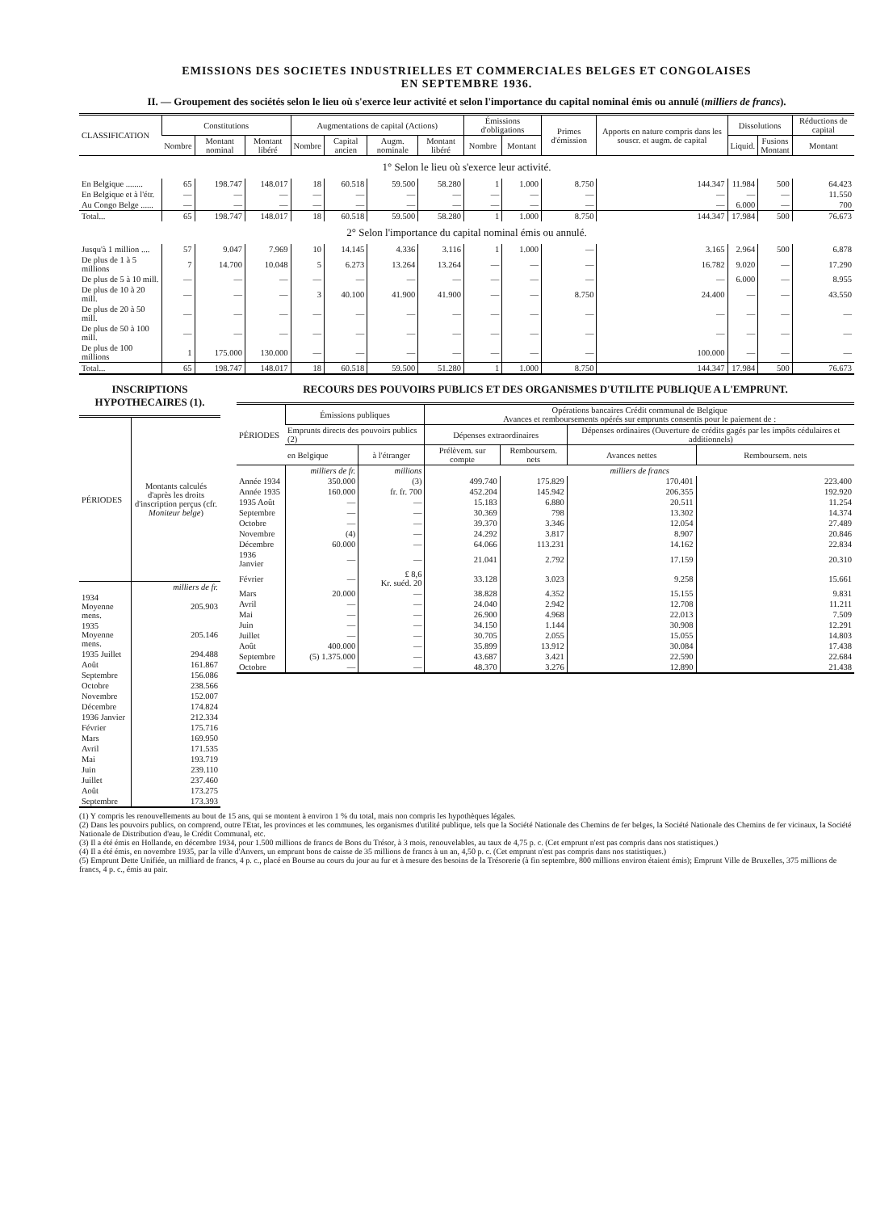EMISSIONS DES SOCIETES INDUSTRIELLES ET COMMERCIALES BELGES ET CONGOLAISES
EN SEPTEMBRE 1936.
II. — Groupement des sociétés selon le lieu où s'exerce leur activité et selon l'importance du capital nominal émis ou annulé (milliers de francs).
| CLASSIFICATION | Constitutions | | | Augmentations de capital (Actions) | | | | Émissions d'obligations | | Primes d'émission | Apports en nature compris dans les souscr. et augm. de capital | Dissolutions | | Réductions de capital |
| --- | --- | --- | --- | --- | --- | --- | --- | --- | --- | --- | --- | --- | --- | --- |
| | Nombre | Montant nominal | Montant libéré | Nombre | Capital ancien | Augm. nominale | Montant libéré | Nombre | Montant | | | Liquid. | Fusions Montant | Montant |
| 1° Selon le lieu où s'exerce leur activité. | | | | | | | | | | | | | | |
| En Belgique ........ | 65 | 198.747 | 148.017 | 18 | 60.518 | 59.500 | 58.280 | 1 | 1.000 | 8.750 | 144.347 | 11.984 | 500 | 64.423 |
| En Belgique et à l'étr. | — | — | — | — | — | — | — | — | — | — | — | — | — | 11.550 |
| Au Congo Belge ...... | — | — | — | — | — | — | — | — | — | — | — | 6.000 | — | 700 |
| Total... | 65 | 198.747 | 148.017 | 18 | 60.518 | 59.500 | 58.280 | 1 | 1.000 | 8.750 | 144.347 | 17.984 | 500 | 76.673 |
| 2° Selon l'importance du capital nominal émis ou annulé. | | | | | | | | | | | | | | |
| Jusqu'à 1 million .... | 57 | 9.047 | 7.969 | 10 | 14.145 | 4.336 | 3.116 | 1 | 1.000 | — | 3.165 | 2.964 | 500 | 6.878 |
| De plus de 1 à 5 millions | 7 | 14.700 | 10.048 | 5 | 6.273 | 13.264 | 13.264 | — | — | — | 16.782 | 9.020 | — | 17.290 |
| De plus de 5 à 10 mill. | — | — | — | — | — | — | — | — | — | — | — | 6.000 | — | 8.955 |
| De plus de 10 à 20 mill. | — | — | — | 3 | 40.100 | 41.900 | 41.900 | — | — | 8.750 | 24.400 | — | — | 43.550 |
| De plus de 20 à 50 mill. | — | — | — | — | — | — | — | — | — | — | — | — | — | — |
| De plus de 50 à 100 mill. | — | — | — | — | — | — | — | — | — | — | — | — | — | — |
| De plus de 100 millions | 1 | 175.000 | 130.000 | — | — | — | — | — | — | — | 100.000 | — | — | — |
| Total... | 65 | 198.747 | 148.017 | 18 | 60.518 | 59.500 | 51.280 | 1 | 1.000 | 8.750 | 144.347 | 17.984 | 500 | 76.673 |
INSCRIPTIONS HYPOTHECAIRES (1).
| PÉRIODES | Montants calculés d'après les droits d'inscription perçus (cfr. Moniteur belge ) |
| --- | --- |
| | milliers de fr. |
| 1934 Moyenne mens. | 205.903 |
| 1935 Moyenne mens. | 205.146 |
| 1935 Juillet | 294.488 |
| Août | 161.867 |
| Septembre | 156.086 |
| Octobre | 238.566 |
| Novembre | 152.007 |
| Décembre | 174.824 |
| 1936 Janvier | 212.334 |
| Février | 175.716 |
| Mars | 169.950 |
| Avril | 171.535 |
| Mai | 193.719 |
| Juin | 239.110 |
| Juillet | 237.460 |
| Août | 173.275 |
| Septembre | 173.393 |
RECOURS DES POUVOIRS PUBLICS ET DES ORGANISMES D'UTILITE PUBLIQUE A L'EMPRUNT.
| PÉRIODES | Émissions publiques | | Opérations bancaires Crédit communal de Belgique Avances et remboursements opérés sur emprunts consentis pour le paiement de : | | | |
| --- | --- | --- | --- | --- | --- | --- |
| | Emprunts directs des pouvoirs publics (2) | | Dépenses extraordinaires | | Dépenses ordinaires (Ouverture de crédits gagés par les impôts cédulaires et additionnels) | |
| | en Belgique | à l'étranger | Prélèvem. sur compte | Remboursem. nets | Avances nettes | Remboursem. nets |
| | milliers de fr. | millions | milliers de francs | | | |
| Année 1934 | 350.000 | (3) | 499.740 | 175.829 | 170.401 | 223.400 |
| Année 1935 | 160.000 | fr. fr. 700 | 452.204 | 145.942 | 206.355 | 192.920 |
| 1935 Août | — | — | 15.183 | 6.880 | 20.511 | 11.254 |
| Septembre | — | — | 30.369 | 798 | 13.302 | 14.374 |
| Octobre | — | — | 39.370 | 3.346 | 12.054 | 27.489 |
| Novembre | (4) | — | 24.292 | 3.817 | 8.907 | 20.846 |
| Décembre | 60.000 | — | 64.066 | 113.231 | 14.162 | 22.834 |
| 1936 Janvier | — | — | 21.041 | 2.792 | 17.159 | 20.310 |
| Février | — | £ 8,6 Kr. suéd. 20 | 33.128 | 3.023 | 9.258 | 15.661 |
| Mars | 20.000 | — | 38.828 | 4.352 | 15.155 | 9.831 |
| Avril | — | — | 24.040 | 2.942 | 12.708 | 11.211 |
| Mai | — | — | 26.900 | 4.968 | 22.013 | 7.509 |
| Juin | — | — | 34.150 | 1.144 | 30.908 | 12.291 |
| Juillet | — | — | 30.705 | 2.055 | 15.055 | 14.803 |
| Août | 400.000 | — | 35.899 | 13.912 | 30.084 | 17.438 |
| Septembre | (5) 1.375.000 | — | 43.687 | 3.421 | 22.590 | 22.684 |
| Octobre | — | — | 48.370 | 3.276 | 12.890 | 21.438 |
(1) Y compris les renouvellements au bout de 15 ans, qui se montent à environ 1 % du total, mais non compris les hypothèques légales.
(2) Dans les pouvoirs publics, on comprend, outre l'Etat, les provinces et les communes, les organismes d'utilité publique, tels que la Société Nationale des Chemins de fer belges, la Société Nationale des Chemins de fer vicinaux, la Société Nationale de Distribution d'eau, le Crédit Communal, etc.
(3) Il a été émis en Hollande, en décembre 1934, pour 1.500 millions de francs de Bons du Trésor, à 3 mois, renouvelables, au taux de 4,75 p. c. (Cet emprunt n'est pas compris dans nos statistiques.)
(4) Il a été émis, en novembre 1935, par la ville d'Anvers, un emprunt bons de caisse de 35 millions de francs à un an, 4,50 p. c. (Cet emprunt n'est pas compris dans nos statistiques.)
(5) Emprunt Dette Unifiée, un milliard de francs, 4 p. c., placé en Bourse au cours du jour au fur et à mesure des besoins de la Trésorerie (à fin septembre, 800 millions environ étaient émis); Emprunt Ville de Bruxelles, 375 millions de francs, 4 p. c., émis au pair.